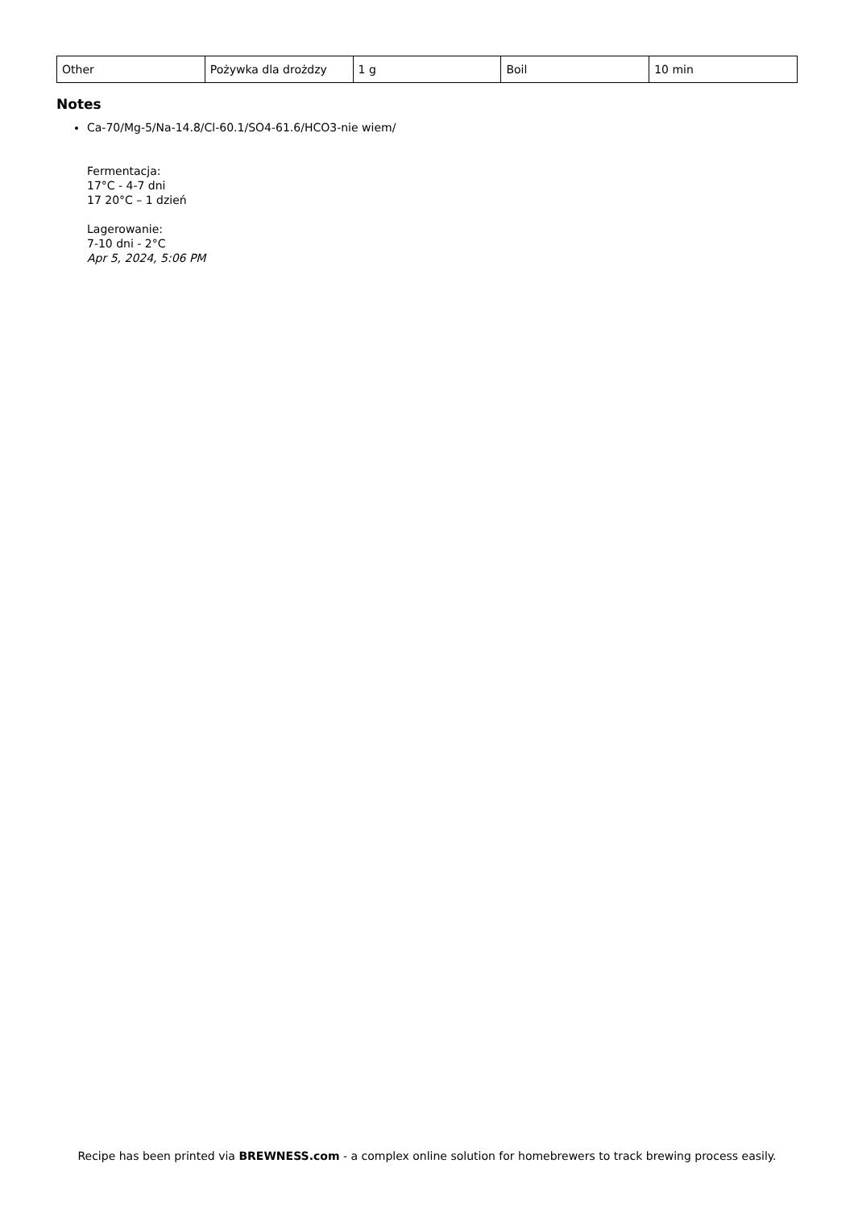| Other | Pożywka dla drożdzy | 1 g | Boil | 10 min |
Notes
Ca-70/Mg-5/Na-14.8/Cl-60.1/SO4-61.6/HCO3-nie wiem/
Fermentacja:
17°C - 4-7 dni
17 20°C – 1 dzień
Lagerowanie:
7-10 dni - 2°C
Apr 5, 2024, 5:06 PM
Recipe has been printed via BREWNESS.com - a complex online solution for homebrewers to track brewing process easily.